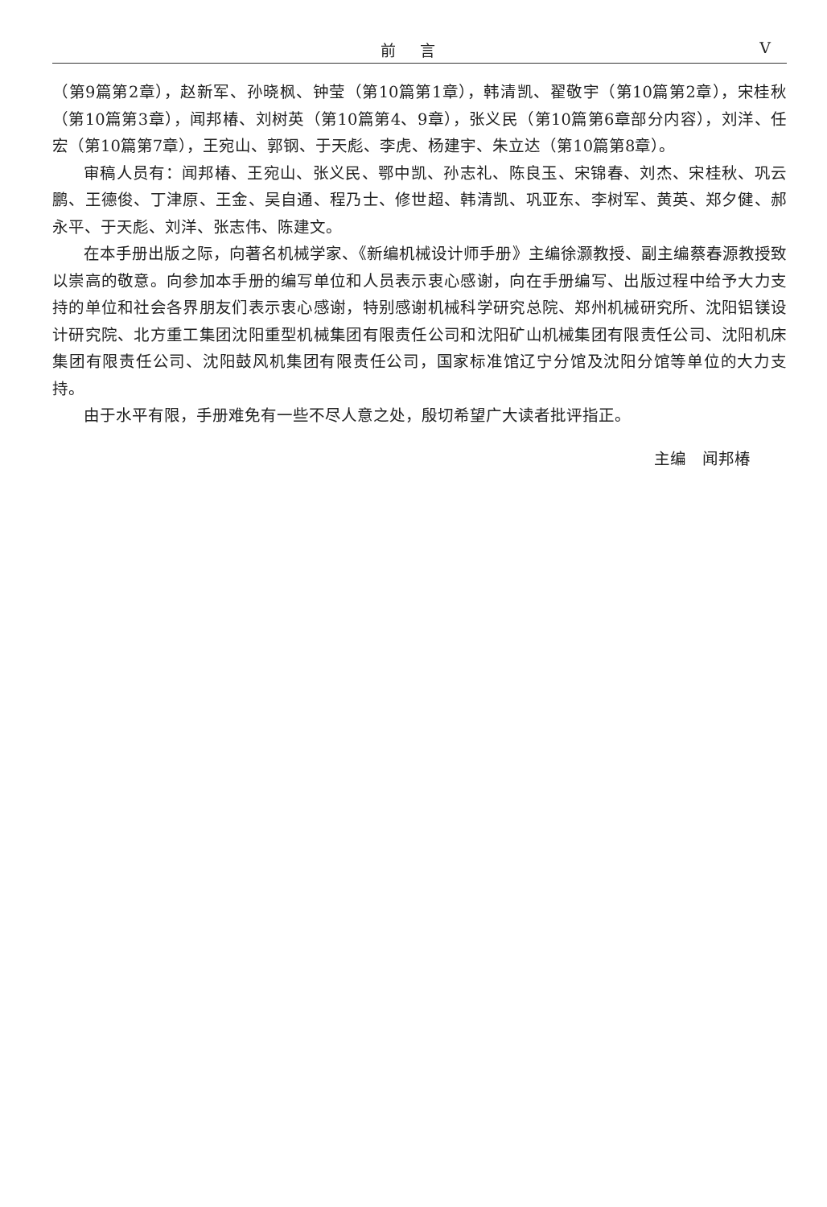前言
V
（第9篇第2章），赵新军、孙晓枫、钟莹（第10篇第1章），韩清凯、翟敬宇（第10篇第2章），宋桂秋（第10篇第3章），闻邦椿、刘树英（第10篇第4、9章），张义民（第10篇第6章部分内容），刘洋、任宏（第10篇第7章），王宛山、郭钢、于天彪、李虎、杨建宇、朱立达（第10篇第8章）。
审稿人员有：闻邦椿、王宛山、张义民、鄂中凯、孙志礼、陈良玉、宋锦春、刘杰、宋桂秋、巩云鹏、王德俊、丁津原、王金、吴自通、程乃士、修世超、韩清凯、巩亚东、李树军、黄英、郑夕健、郝永平、于天彪、刘洋、张志伟、陈建文。
在本手册出版之际，向著名机械学家、《新编机械设计师手册》主编徐灏教授、副主编蔡春源教授致以崇高的敬意。向参加本手册的编写单位和人员表示衷心感谢，向在手册编写、出版过程中给予大力支持的单位和社会各界朋友们表示衷心感谢，特别感谢机械科学研究总院、郑州机械研究所、沈阳铝镁设计研究院、北方重工集团沈阳重型机械集团有限责任公司和沈阳矿山机械集团有限责任公司、沈阳机床集团有限责任公司、沈阳鼓风机集团有限责任公司，国家标准馆辽宁分馆及沈阳分馆等单位的大力支持。
由于水平有限，手册难免有一些不尽人意之处，殷切希望广大读者批评指正。
主编　闻邦椿